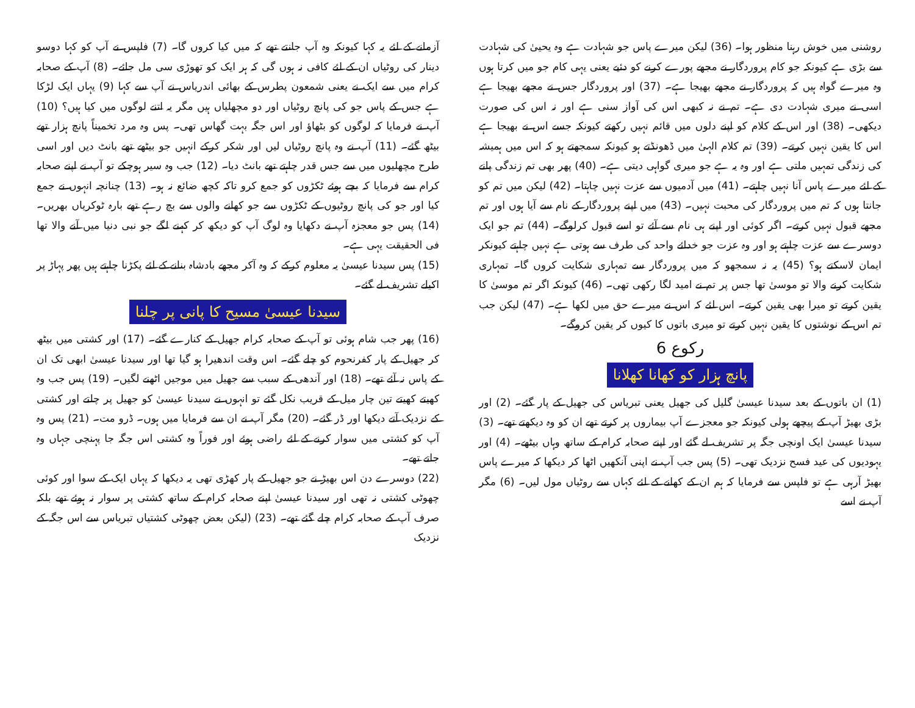روشنی میں خوش رہنا منظور ہوا۔ (36) لیکن میرے پاس جو شہادت ہے وہ یحییٰ کی شہادت سے بڑی ہے کیونکہ جو کام پروردگار نے مجھے پورے کرنے کو دئیے یعنی یہی کام جو میں کرتا ہوں وہ میرے گواہ ہیں کہ پروردگار نے مجھے بھیجا ہے۔ (37) اور پروردگار جس نے مجھے بھیجا ہے اسی نے میری شہادت دی ہے۔ تم نے نہ کبھی اس کی آواز سنی ہے اور نہ اس کی صورت دیکھی۔ (38) اور اس کے کلام کو اپنے دلوں میں قائم نہیں رکھتے کیونکہ جسے اس نے بھیجا ہے اس کا یقین نہیں کرتے۔ (39) تم کلام الہیٰ میں ڈھونڈتے ہو کیونکہ سمجھتے ہو کہ اس میں ہمیشہ کی زندگی تمہیں ملتی ہے اور وہ یہ ہے جو میری گواہی دیتی ہے۔ (40) پھر بھی تم زندگی پانے کے لئے میرے پاس آنا نہیں چاہتے۔ (41) میں آدمیوں سے عزت نہیں چاہتا۔ (42) لیکن میں تم کو جانتا ہوں کہ تم میں پروردگار کی محبت نہیں۔ (43) میں اپنے پروردگار کے نام سے آیا ہوں اور تم مجھے قبول نہیں کرتے۔ اگر کوئی اور اپنے ہی نام سے آئے تو اسے قبول کرلوگے۔ (44) تم جو ایک دوسرے سے عزت چاہتے ہو اور وہ عزت جو خدائے واحد کی طرف سے ہوتی ہے نہیں چاہتے کیونکر ایمان لاسکتے ہو؟ (45) یہ نہ سمجھو کہ میں پروردگار سے تمہاری شکایت کروں گا۔ تمہاری شکایت کرنے والا تو موسیٰ تھا جس پر تم نے امید لگا رکھی تھی۔ (46) کیونکہ اگر تم موسیٰ کا یقین کرتے تو میرا بھی یقین کرتے۔ اس لئے کہ اس نے میرے حق میں لکھا ہے۔ (47) لیکن جب تم اس کے نوشتوں کا یقین نہیں کرتے تو میری باتوں کا کیوں کر یقین کروگے۔
رکوع 6
پانچ ہزار کو کھانا کھلانا
(1) ان باتوں کے بعد سیدنا عیسیٰ گلیل کی جھیل یعنی تبریاس کی جھیل کے پار گئے۔ (2) اور بڑی بھیڑ آپ کے پیچھے ہولی کیونکہ جو معجزے آپ بیماروں پر کرتے تھے ان کو وہ دیکھتے تھے۔ (3) سیدنا عیسیٰ ایک اونچی جگہ پر تشریف لے گئے اور اپنے صحابہ کرام کے ساتھ وہاں بیٹھے۔ (4) اور یہودیوں کی عید فسح نزدیک تھی۔ (5) پس جب آپ نے اپنی آنکھیں اٹھا کر دیکھا کہ میرے پاس بھیڑ آرہی ہے تو فلپس سے فرمایا کہ ہم ان کے کھانے کے لئے کہاں سے روٹیاں مول لیں۔ (6) مگر آپ نے اسے
آزمانے کے لئے یہ کہا کیونکہ وہ آپ جانتے تھے کہ میں کیا کروں گا۔ (7) فلپس نے آپ کو کہا دوسو دینار کی روٹیاں ان کے لئے کافی نہ ہوں گی کہ ہر ایک کو تھوڑی سی مل جائے۔ (8) آپ کے صحابہ کرام میں سے ایک نے یعنی شمعون پطرس کے بھائی اندریاس نے آپ سے کہا (9) یہاں ایک لڑکا ہے جس کے پاس جو کی پانچ روٹیاں اور دو مچھلیاں ہیں مگر یہ اتنے لوگوں میں کیا ہیں؟ (10) آپ نے فرمایا کہ لوگوں کو بٹھاؤ اور اس جگہ بہت گھاس تھی۔ پس وہ مرد تخمیناً پانچ ہزار تھے بیٹھ گئے۔ (11) آپ نے وہ پانچ روٹیاں لیں اور شکر کرکے انہیں جو بیٹھے تھے بانٹ دیں اور اسی طرح مچھلیوں میں سے جس قدر چاہتے تھے بانٹ دیا۔ (12) جب وہ سیر ہوچکے تو آپ نے اپنے صحابہ کرام سے فرمایا کہ بچے ہوئے ٹکڑوں کو جمع کرو تاکہ کچھ ضائع نہ ہو۔ (13) چنانچہ انہوں نے جمع کیا اور جو کی پانچ روٹیوں کے ٹکڑوں سے جو کھانے والوں سے بچ رہے تھے بارہ ٹوکریاں بھریں۔ (14) پس جو معجزہ آپ نے دکھایا وہ لوگ آپ کو دیکھ کر کہنے لگے جو نبی دنیا میں آنے والا تھا فی الحقیقت یہی ہے۔
(15) پس سیدنا عیسیٰ یہ معلوم کرکے کہ وہ آکر مجھے بادشاہ بنانے کے لئے پکڑنا چاہتے ہیں پھر پہاڑ پر اکیلے تشریف لے گئے۔
سیدنا عیسیٰ مسیح کا پانی پر چلنا
(16) پھر جب شام ہوئی تو آپ کے صحابہ کرام جھیل کے کنارے گئے۔ (17) اور کشتی میں بیٹھ کر جھیل کے پار کفرنحوم کو چلے گئے۔ اس وقت اندھیرا ہو گیا تھا اور سیدنا عیسیٰ ابھی تک ان کے پاس نہ آئے تھے۔ (18) اور آندھی کے سبب سے جھیل میں موجیں اٹھنے لگیں۔ (19) پس جب وہ کھیتے کھیتے تین چار میل کے قریب نکل گئے تو انہوں نے سیدنا عیسیٰ کو جھیل پر چلتے اور کشتی کے نزدیک آتے دیکھا اور ڈر گئے۔ (20) مگر آپ نے ان سے فرمایا میں ہوں۔ ڈرو مت۔ (21) پس وہ آپ کو کشتی میں سوار کرنے کے لئے راضی ہوئے اور فوراً وہ کشتی اس جگہ جا پہنچی جہاں وہ جاتے تھے۔
(22) دوسرے دن اس بھیڑ نے جو جھیل کے پار کھڑی تھی یہ دیکھا کہ یہاں ایک کے سوا اور کوئی چھوٹی کشتی نہ تھی اور سیدنا عیسیٰ اپنے صحابہ کرام کے ساتھ کشتی پر سوار نہ ہوئے تھے بلکہ صرف آپ کے صحابہ کرام چلے گئے تھے۔ (23) (لیکن بعض چھوٹی کشتیاں تبریاس سے اس جگہ کے نزدیک